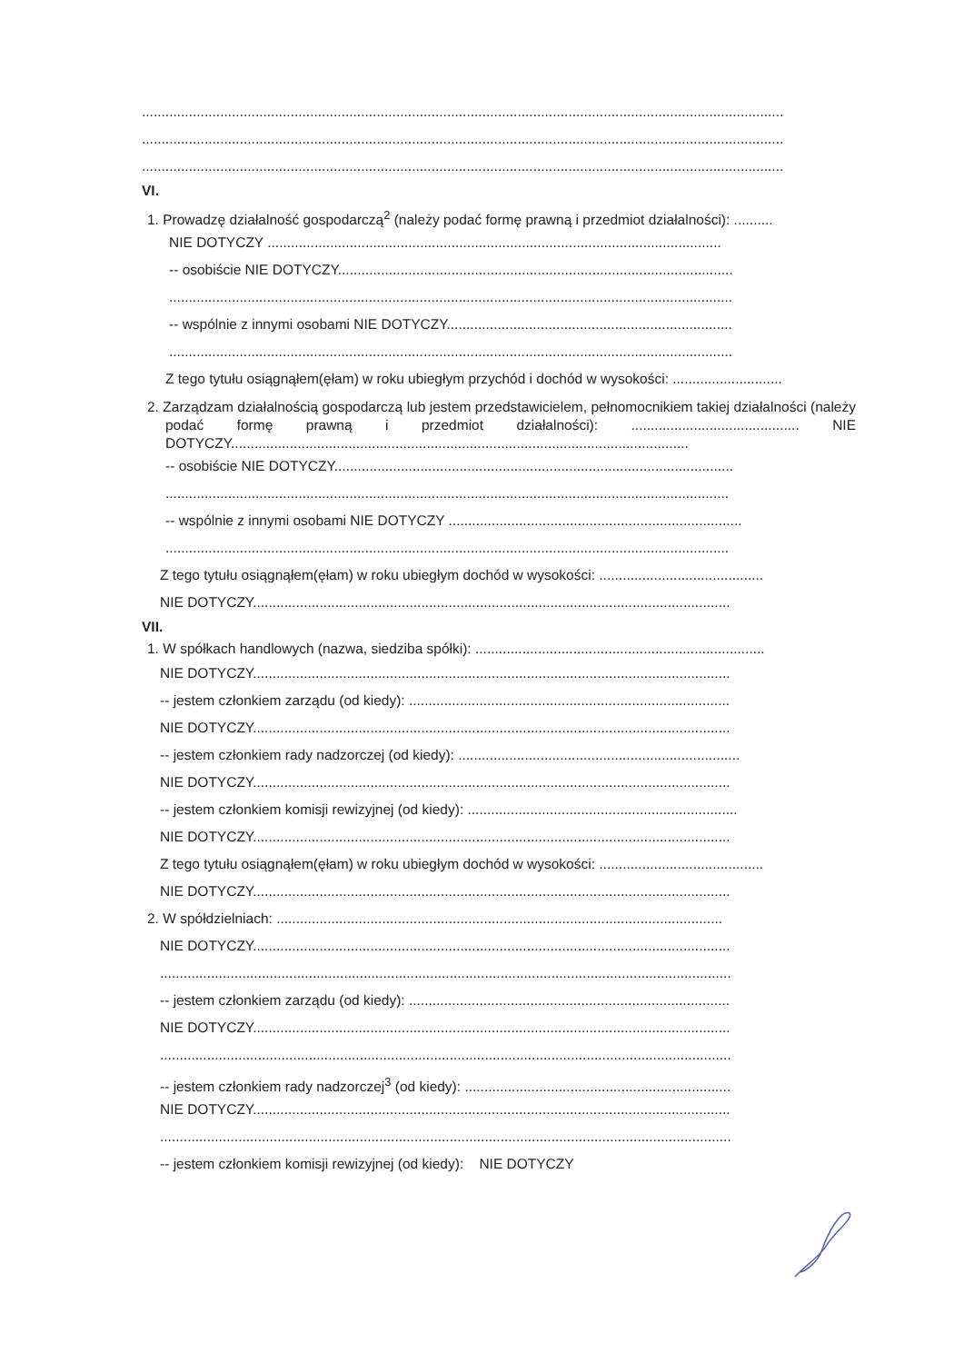....................................................................................................................................................................
....................................................................................................................................................................
....................................................................................................................................................................
VI.
1. Prowadzę działalność gospodarczą<sup>2</sup> (należy podać formę prawną i przedmiot działalności): ..........
NIE DOTYCZY ....................................................................................................................
-- osobiście NIE DOTYCZY.....................................................................................................
................................................................................................................................................
-- wspólnie z innymi osobami NIE DOTYCZY.........................................................................
................................................................................................................................................
Z tego tytułu osiągnąłem(ęłam) w roku ubiegłym przychód i dochód w wysokości: ............................
2. Zarządzam działalnością gospodarczą lub jestem przedstawicielem, pełnomocnikiem takiej działalności (należy podać formę prawną i przedmiot działalności): ........................................... NIE DOTYCZY.....................................................................................................................
-- osobiście NIE DOTYCZY......................................................................................................
................................................................................................................................................
-- wspólnie z innymi osobami NIE DOTYCZY ...........................................................................
................................................................................................................................................
Z tego tytułu osiągnąłem(ęłam) w roku ubiegłym dochód w wysokości: ..........................................
NIE DOTYCZY..........................................................................................................................
VII.
1. W spółkach handlowych (nazwa, siedziba spółki): ..........................................................................
NIE DOTYCZY..........................................................................................................................
-- jestem członkiem zarządu (od kiedy): ..................................................................................
NIE DOTYCZY..........................................................................................................................
-- jestem członkiem rady nadzorczej (od kiedy): ........................................................................
NIE DOTYCZY..........................................................................................................................
-- jestem członkiem komisji rewizyjnej (od kiedy): .....................................................................
NIE DOTYCZY..........................................................................................................................
Z tego tytułu osiągnąłem(ęłam) w roku ubiegłym dochód w wysokości: ..........................................
NIE DOTYCZY..........................................................................................................................
2. W spółdzielniach: ..................................................................................................................
NIE DOTYCZY..........................................................................................................................
..................................................................................................................................................
-- jestem członkiem zarządu (od kiedy): ..................................................................................
NIE DOTYCZY..........................................................................................................................
..................................................................................................................................................
-- jestem członkiem rady nadzorczej<sup>3</sup> (od kiedy): ....................................................................
NIE DOTYCZY..........................................................................................................................
..................................................................................................................................................
-- jestem członkiem komisji rewizyjnej (od kiedy): NIE DOTYCZY